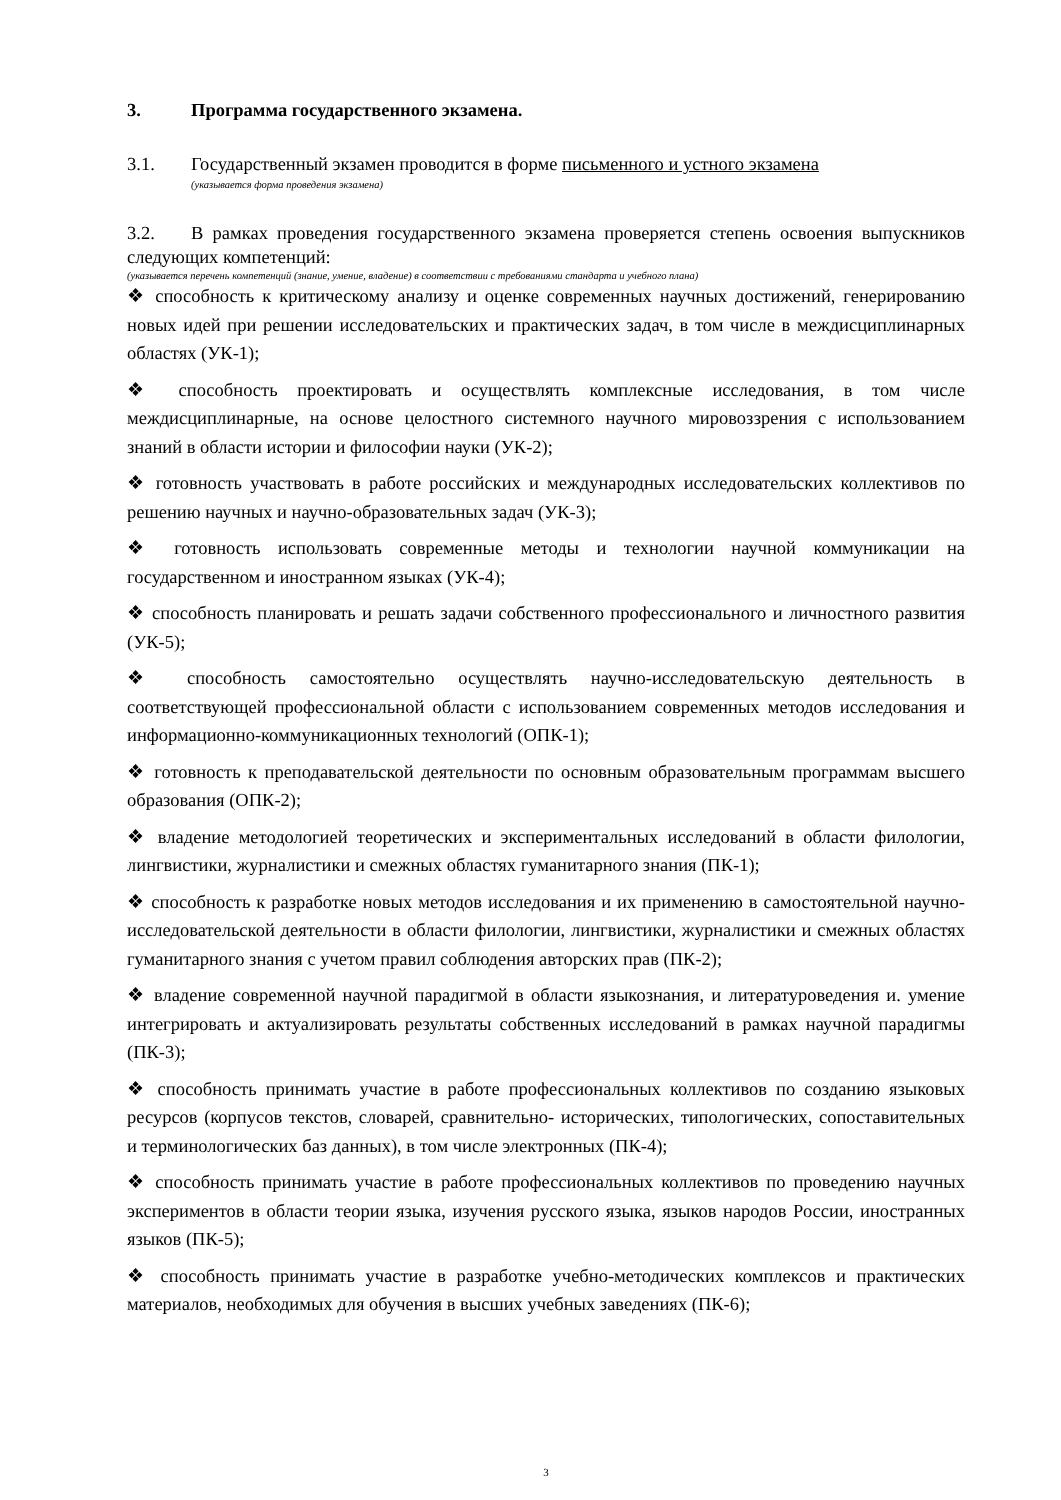3. Программа государственного экзамена.
3.1. Государственный экзамен проводится в форме письменного и устного экзамена
(указывается форма проведения экзамена)
3.2. В рамках проведения государственного экзамена проверяется степень освоения выпускников следующих компетенций:
(указывается перечень компетенций (знание, умение, владение) в соответствии с требованиями стандарта и учебного плана)
❖ способность к критическому анализу и оценке современных научных достижений, генерированию новых идей при решении исследовательских и практических задач, в том числе в междисциплинарных областях (УК-1);
❖ способность проектировать и осуществлять комплексные исследования, в том числе междисциплинарные, на основе целостного системного научного мировоззрения с использованием знаний в области истории и философии науки (УК-2);
❖ готовность участвовать в работе российских и международных исследовательских коллективов по решению научных и научно-образовательных задач (УК-3);
❖ готовность использовать современные методы и технологии научной коммуникации на государственном и иностранном языках (УК-4);
❖ способность планировать и решать задачи собственного профессионального и личностного развития (УК-5);
❖ способность самостоятельно осуществлять научно-исследовательскую деятельность в соответствующей профессиональной области с использованием современных методов исследования и информационно-коммуникационных технологий (ОПК-1);
❖ готовность к преподавательской деятельности по основным образовательным программам высшего образования (ОПК-2);
❖ владение методологией теоретических и экспериментальных исследований в области филологии, лингвистики, журналистики и смежных областях гуманитарного знания (ПК-1);
❖ способность к разработке новых методов исследования и их применению в самостоятельной научно-исследовательской деятельности в области филологии, лингвистики, журналистики и смежных областях гуманитарного знания с учетом правил соблюдения авторских прав (ПК-2);
❖ владение современной научной парадигмой в области языкознания, и литературоведения и. умение интегрировать и актуализировать результаты собственных исследований в рамках научной парадигмы (ПК-3);
❖ способность принимать участие в работе профессиональных коллективов по созданию языковых ресурсов (корпусов текстов, словарей, сравнительно- исторических, типологических, сопоставительных и терминологических баз данных), в том числе электронных (ПК-4);
❖ способность принимать участие в работе профессиональных коллективов по проведению научных экспериментов в области теории языка, изучения русского языка, языков народов России, иностранных языков (ПК-5);
❖ способность принимать участие в разработке учебно-методических комплексов и практических материалов, необходимых для обучения в высших учебных заведениях (ПК-6);
3